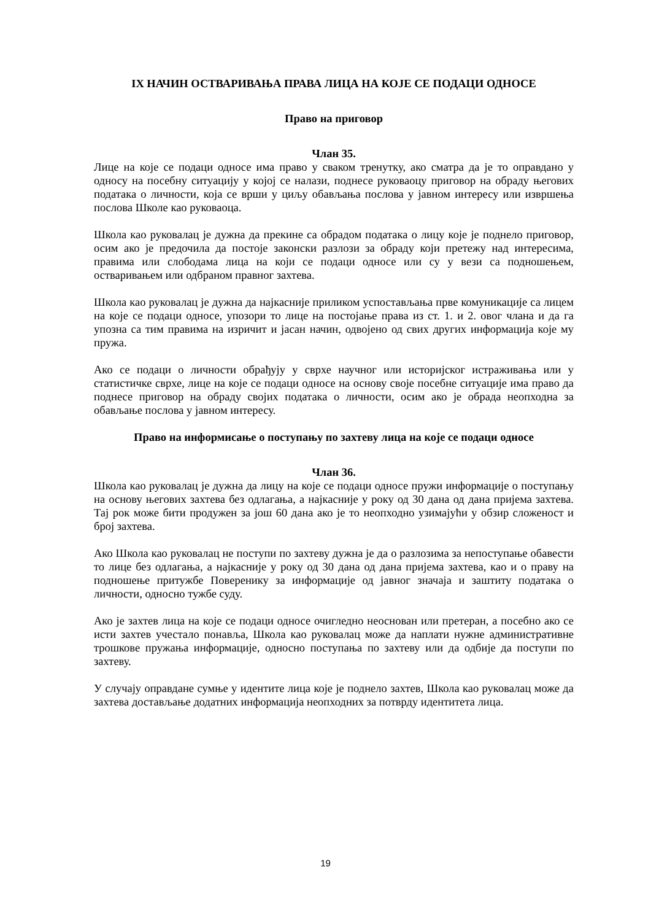IX НАЧИН ОСТВАРИВАЊА ПРАВА ЛИЦА НА КОЈЕ СЕ ПОДАЦИ ОДНОСЕ
Право на приговор
Члан 35.
Лице на које се подаци односе има право у сваком тренутку, ако сматра да је то оправдано у односу на посебну ситуацију у којој се налази, поднесе руковаоцу приговор на обраду његових података о личности, која се врши у циљу обављања послова у јавном интересу или извршења послова Школе као руковаоца.
Школа као руковалац је дужна да прекине са обрадом података о лицу које је поднело приговор, осим ако је предочила да постоје законски разлози за обраду који претежу над интересима, правима или слободама лица на који се подаци односе или су у вези са подношењем, остваривањем или одбраном правног захтева.
Школа као руковалац је дужна да најкасније приликом успостављања прве комуникације са лицем на које се подаци односе, упозори то лице на постојање права из ст. 1. и 2. овог члана и да га упозна са тим правима на изричит и јасан начин, одвојено од свих других информација које му пружа.
Ако се подаци о личности обрађују у сврхе научног или историјског истраживања или у статистичке сврхе, лице на које се подаци односе на основу своје посебне ситуације има право да поднесе приговор на обраду својих података о личности, осим ако је обрада неопходна за обављање послова у јавном интересу.
Право на информисање о поступању по захтеву лица на које се подаци односе
Члан 36.
Школа као руковалац је дужна да лицу на које се подаци односе пружи информације о поступању на основу његових захтева без одлагања, а најкасније у року од 30 дана од дана пријема захтева. Тај рок може бити продужен за још 60 дана ако је то неопходно узимајући у обзир сложеност и број захтева.
Ако Школа као руковалац не поступи по захтеву дужна је да о разлозима за непоступање обавести то лице без одлагања, а најкасније у року од 30 дана од дана пријема захтева, као и о праву на подношење притужбе Поверенику за информације од јавног значаја и заштиту података о личности, односно тужбе суду.
Ако је захтев лица на које се подаци односе очигледно неоснован или претеран, а посебно ако се исти захтев учестало понавља, Школа као руковалац може да наплати нужне административне трошкове пружања информације, односно поступања по захтеву или да одбије да поступи по захтеву.
У случају оправдане сумње у идентите лица које је поднело захтев, Школа као руковалац може да захтева достављање додатних информација неопходних за потврду идентитета лица.
19